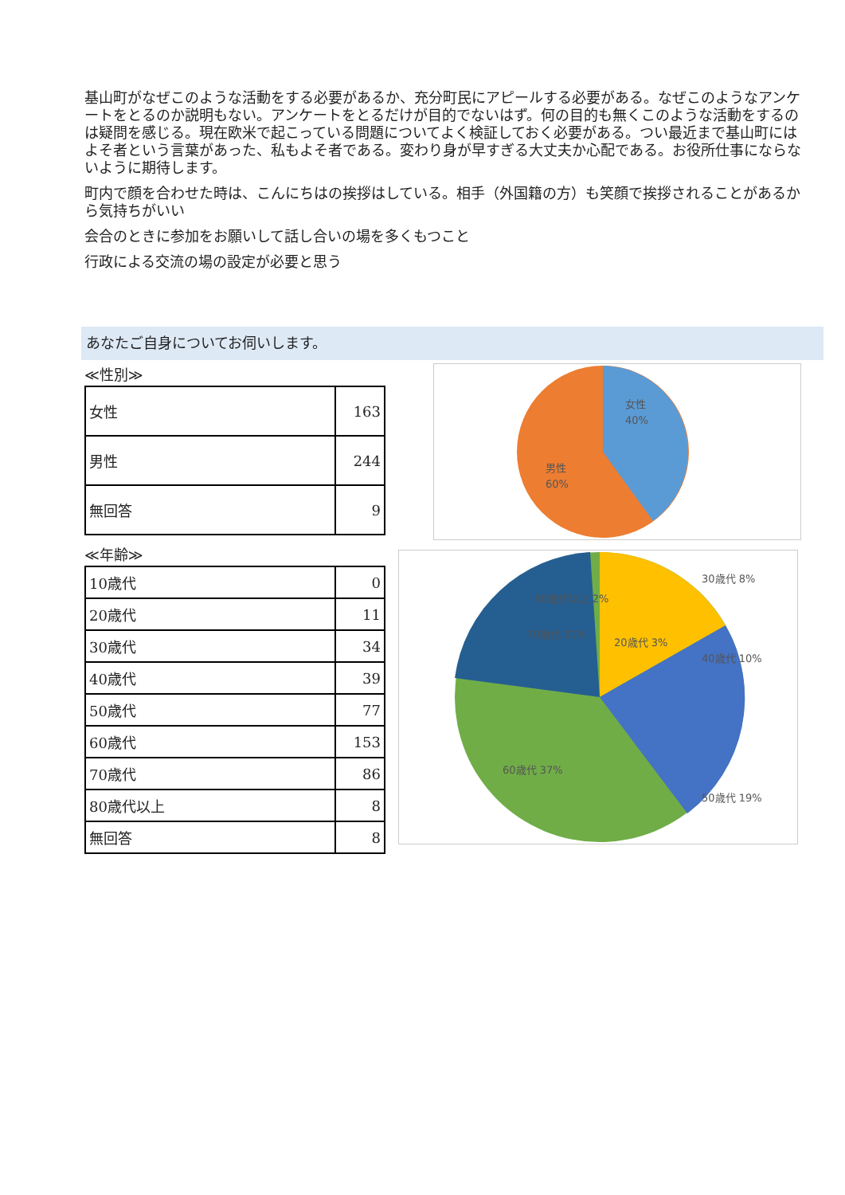基山町がなぜこのような活動をする必要があるか、充分町民にアピールする必要がある。なぜこのようなアンケートをとるのか説明もない。アンケートをとるだけが目的でないはず。何の目的も無くこのような活動をするのは疑問を感じる。現在欧米で起こっている問題についてよく検証しておく必要がある。つい最近まで基山町にはよそ者という言葉があった、私もよそ者である。変わり身が早すぎる大丈夫か心配である。お役所仕事にならないように期待します。
町内で顔を合わせた時は、こんにちはの挨拶はしている。相手（外国籍の方）も笑顔で挨拶されることがあるから気持ちがいい
会合のときに参加をお願いして話し合いの場を多くもつこと
行政による交流の場の設定が必要と思う
あなたご自身についてお伺いします。
≪性別≫
| 女性 | 163 |
| 男性 | 244 |
| 無回答 | 9 |
女性
40%
男性
60%
≪年齢≫
| 10歳代 | 0 |
| 20歳代 | 11 |
| 30歳代 | 34 |
| 40歳代 | 39 |
| 50歳代 | 77 |
| 60歳代 | 153 |
| 70歳代 | 86 |
| 80歳代以上 | 8 |
| 無回答 | 8 |
80歳代以上 2%
70歳代 21%
30歳代 8%
20歳代 3%
40歳代 10%
50歳代 19%
60歳代 37%